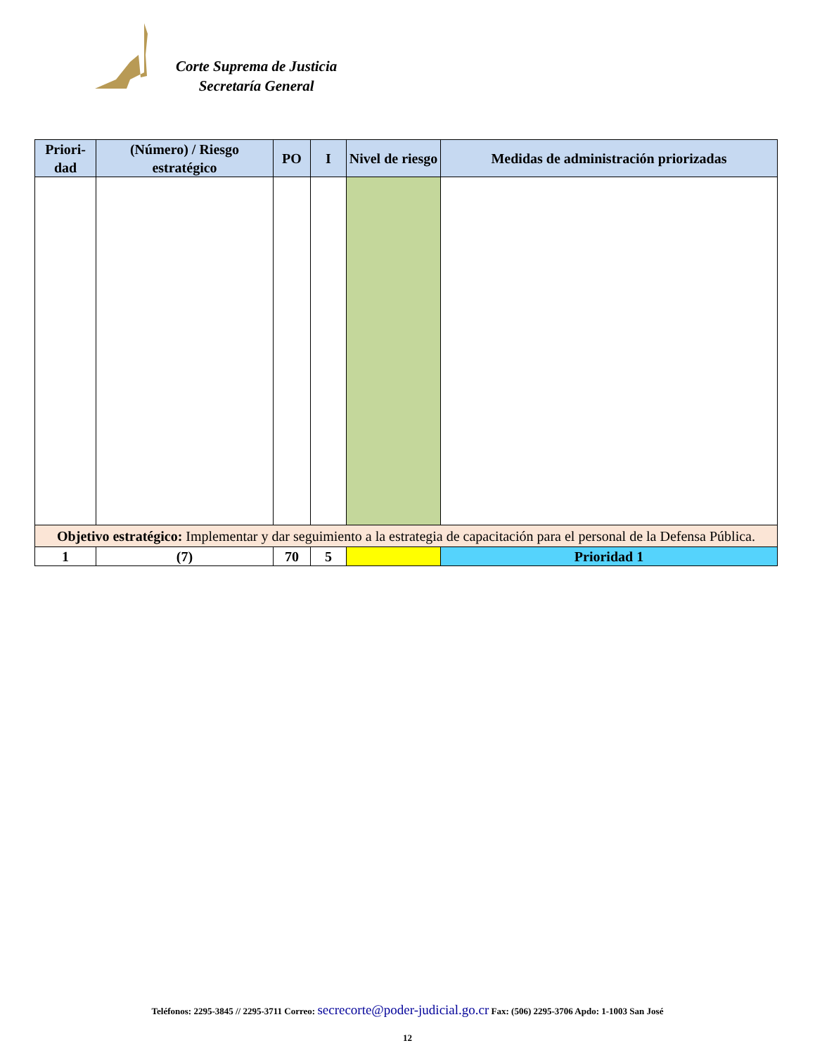Corte Suprema de Justicia
Secretaría General
| Priori- dad | (Número) / Riesgo estratégico | PO | I | Nivel de riesgo | Medidas de administración priorizadas |
| --- | --- | --- | --- | --- | --- |
| Objetivo estratégico: Implementar y dar seguimiento a la estrategia de capacitación para el personal de la Defensa Pública. | | | | | |
| 1 | (7) | 70 | 5 | | Prioridad 1 |
Teléfonos: 2295-3845 // 2295-3711 Correo: secrecorte@poder-judicial.go.cr Fax: (506) 2295-3706 Apdo: 1-1003 San José
12